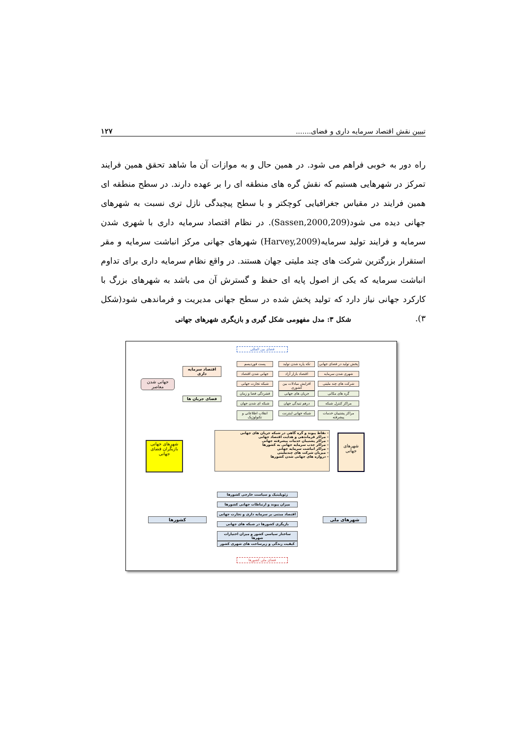تبیین نقش اقتصاد سرمایه داری و فضای....... ۱۲۷
راه دور به خوبی فراهم می شود. در همین حال و به موازات آن ما شاهد تحقق همین فرایند تمرکز در شهرهایی هستیم که نقش گره های منطقه ای را بر عهده دارند. در سطح منطقه ای همین فرایند در مقیاس جغرافیایی کوچکتر و با سطح پیچیدگی نازل تری نسبت به شهرهای جهانی دیده می شود(Sassen,2000,209). در نظام اقتصاد سرمایه داری با شهری شدن سرمایه و فرایند تولید سرمایه(Harvey,2009) شهرهای جهانی مرکز انباشت سرمایه و مقر استقرار بزرگترین شرکت های چند ملیتی جهان هستند. در واقع نظام سرمایه داری برای تداوم انباشت سرمایه که یکی از اصول پایه ای حفظ و گسترش آن می باشد به شهرهای بزرگ با کارکرد جهانی نیاز دارد که تولید پخش شده در سطح جهانی مدیریت و فرماندهی شود(شکل ۳).
شکل ۳: مدل مفهومی شکل گیری و بازیگری شهرهای جهانی
فضای بین المللی
پخش تولید در فضای جهانی
تکه پاره شدن تولید
پست فوردیسم
شهری شدن سرمایه
اقتصاد بازار آزاد
جهانی شدن اقتصاد
شرکت های چند ملیتی
افزایش مبادلات بین کشوری
شبکه تجارت جهانی
گره های مکانی
جریان های جهانی
فشردگی فضا و زمان
مراکز کنترل شبکه
درهم تنیدگی جهان
شبکه ای شدن جهان
مراکز پشتیبان خدمات پیشرفته
شبکه جهانی اینترنت
انقلاب اطلاعاتی و تکنولوژیک
اقتصاد سرمایه داری
فضای جریان ها
جهانی شدن معاصر
– نقاط پیوند و گره گاهی در شبکه جریان های جهانی
– مراکز فرماندهی و هدایت اقتصاد جهانی
– مراکز پشتیبان خدمات پیشرفته جهانی
– مراکز جذب سرمایه جهانی به کشورها
– مراکز انباشت سرمایه جهانی
– میزبان شرکت های چندملیتی
– دروازه های جهانی شدن کشورها
شهرهای جهانی
شهرهای جهانی بازیگران فضای جهانی
ژئوپلیتیک و سیاست خارجی کشورها
میزان پیوند و ارتباطات جهانی کشورها
اقتصاد مبتنی بر سرمایه داری و تجارت جهانی
بازیگری کشورها در شبکه های جهانی
ساختار سیاسی کشور و میزان اختیارات شهرها
کیفیت زندگی و زیرساخت های شهری کشور
کشورها شهرهای ملی
فضای ملی کشورها